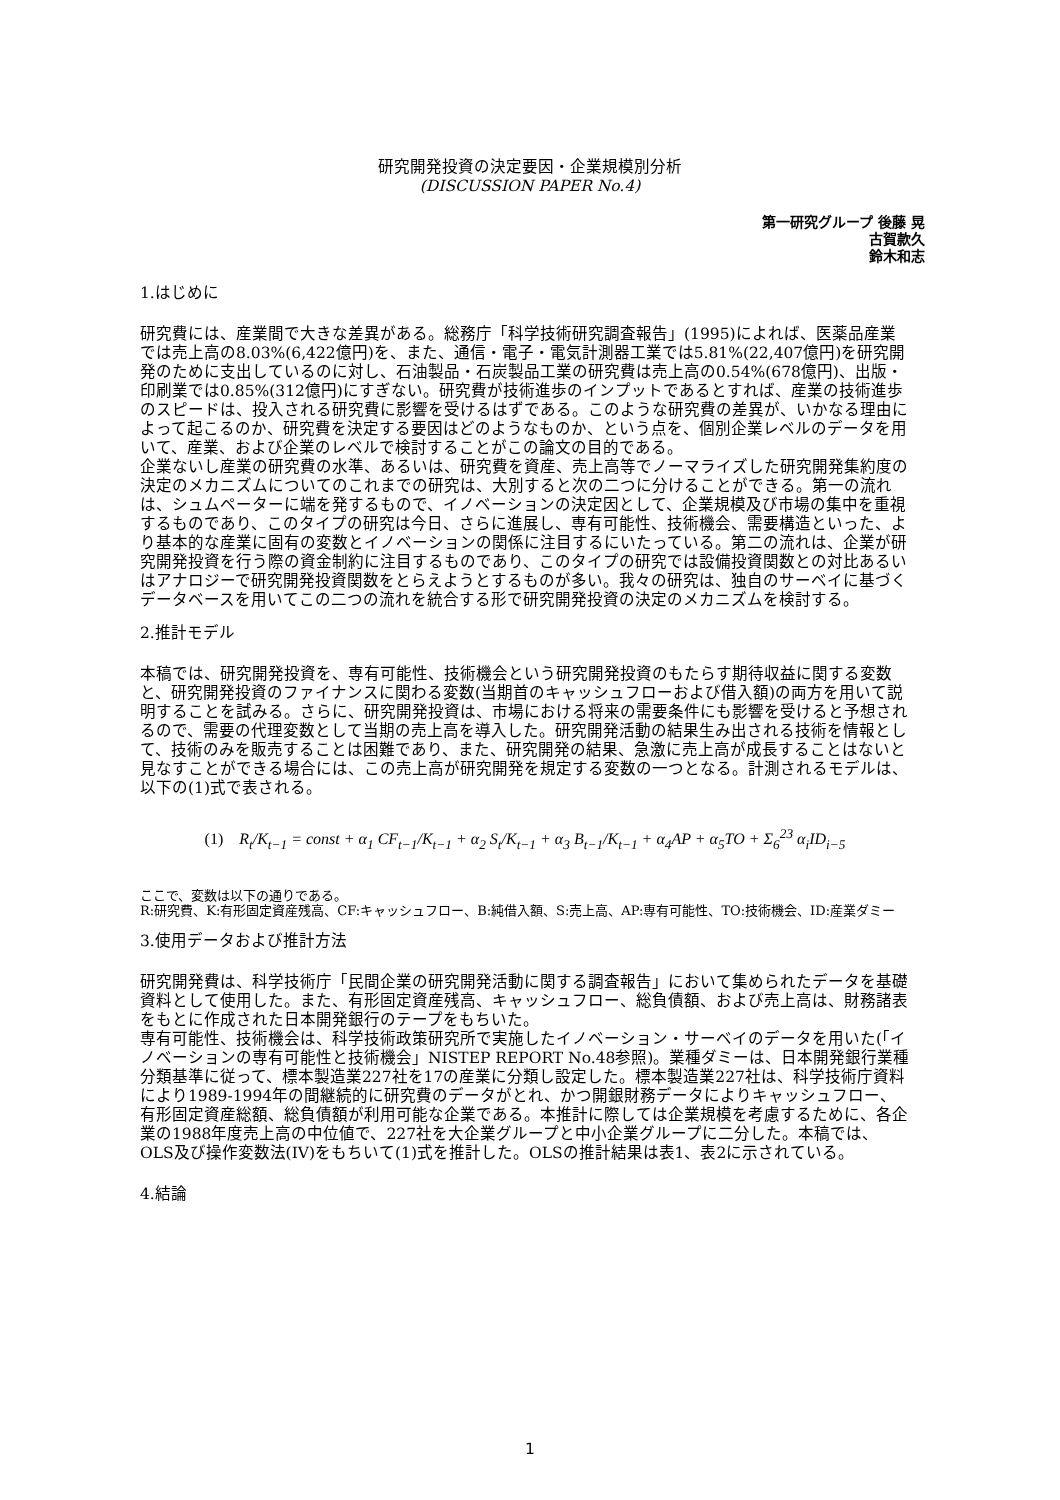研究開発投資の決定要因・企業規模別分析
(DISCUSSION PAPER No.4)
第一研究グループ 後藤 晃
古賀款久
鈴木和志
1.はじめに
研究費には、産業間で大きな差異がある。総務庁「科学技術研究調査報告」(1995)によれば、医薬品産業では売上高の8.03%(6,422億円)を、また、通信・電子・電気計測器工業では5.81%(22,407億円)を研究開発のために支出しているのに対し、石油製品・石炭製品工業の研究費は売上高の0.54%(678億円)、出版・印刷業では0.85%(312億円)にすぎない。研究費が技術進歩のインプットであるとすれば、産業の技術進歩のスピードは、投入される研究費に影響を受けるはずである。このような研究費の差異が、いかなる理由によって起こるのか、研究費を決定する要因はどのようなものか、という点を、個別企業レベルのデータを用いて、産業、および企業のレベルで検討することがこの論文の目的である。
企業ないし産業の研究費の水準、あるいは、研究費を資産、売上高等でノーマライズした研究開発集約度の決定のメカニズムについてのこれまでの研究は、大別すると次の二つに分けることができる。第一の流れは、シュムペーターに端を発するもので、イノベーションの決定因として、企業規模及び市場の集中を重視するものであり、このタイプの研究は今日、さらに進展し、専有可能性、技術機会、需要構造といった、より基本的な産業に固有の変数とイノベーションの関係に注目するにいたっている。第二の流れは、企業が研究開発投資を行う際の資金制約に注目するものであり、このタイプの研究では設備投資関数との対比あるいはアナロジーで研究開発投資関数をとらえようとするものが多い。我々の研究は、独自のサーベイに基づくデータベースを用いてこの二つの流れを統合する形で研究開発投資の決定のメカニズムを検討する。
2.推計モデル
本稿では、研究開発投資を、専有可能性、技術機会という研究開発投資のもたらす期待収益に関する変数と、研究開発投資のファイナンスに関わる変数(当期首のキャッシュフローおよび借入額)の両方を用いて説明することを試みる。さらに、研究開発投資は、市場における将来の需要条件にも影響を受けると予想されるので、需要の代理変数として当期の売上高を導入した。研究開発活動の結果生み出される技術を情報として、技術のみを販売することは困難であり、また、研究開発の結果、急激に売上高が成長することはないと見なすことができる場合には、この売上高が研究開発を規定する変数の一つとなる。計測されるモデルは、以下の(1)式で表される。
(1) R<sub>t</sub>/K<sub>t−1</sub> = const + α<sub>1</sub> CF<sub>t−1</sub>/K<sub>t−1</sub> + α<sub>2</sub> S<sub>t</sub>/K<sub>t−1</sub> + α<sub>3</sub> B<sub>t−1</sub>/K<sub>t−1</sub> + α<sub>4</sub>AP + α<sub>5</sub>TO + Σ<sub>6</sub><sup>23</sup> α<sub>i</sub>ID<sub>i−5</sub>
ここで、変数は以下の通りである。
R:研究費、K:有形固定資産残高、CF:キャッシュフロー、B:純借入額、S:売上高、AP:専有可能性、TO:技術機会、ID:産業ダミー
3.使用データおよび推計方法
研究開発費は、科学技術庁「民間企業の研究開発活動に関する調査報告」において集められたデータを基礎資料として使用した。また、有形固定資産残高、キャッシュフロー、総負債額、および売上高は、財務諸表をもとに作成された日本開発銀行のテープをもちいた。
専有可能性、技術機会は、科学技術政策研究所で実施したイノベーション・サーベイのデータを用いた(「イノベーションの専有可能性と技術機会」NISTEP REPORT No.48参照)。業種ダミーは、日本開発銀行業種分類基準に従って、標本製造業227社を17の産業に分類し設定した。標本製造業227社は、科学技術庁資料により1989-1994年の間継続的に研究費のデータがとれ、かつ開銀財務データによりキャッシュフロー、有形固定資産総額、総負債額が利用可能な企業である。本推計に際しては企業規模を考慮するために、各企業の1988年度売上高の中位値で、227社を大企業グループと中小企業グループに二分した。本稿では、OLS及び操作変数法(IV)をもちいて(1)式を推計した。OLSの推計結果は表1、表2に示されている。
4.結論
1